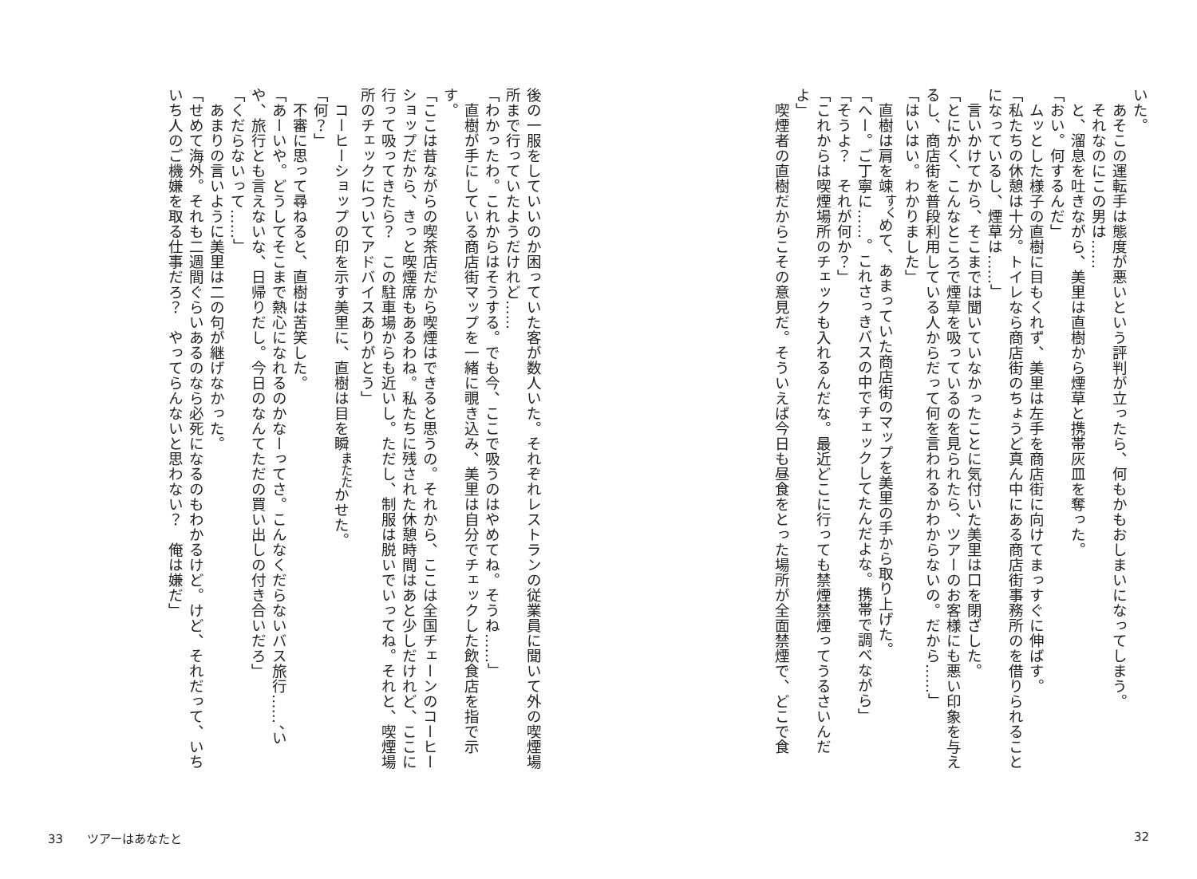いた。
　あそこの運転手は態度が悪いという評判が立ったら、何もかもおしまいになってしまう。
　それなのにこの男は……
　と、溜息を吐きながら、美里は直樹から煙草と携帯灰皿を奪った。
「おい。何するんだ」
　ムッとした様子の直樹に目もくれず、美里は左手を商店街に向けてまっすぐに伸ばす。
「私たちの休憩は十分。トイレなら商店街のちょうど真ん中にある商店街事務所のを借りられることになっているし、煙草は……」
　言いかけてから、そこまでは聞いていなかったことに気付いた美里は口を閉ざした。
「とにかく、こんなところで煙草を吸っているのを見られたら、ツアーのお客様にも悪い印象を与えるし、商店街を普段利用している人からだって何を言われるかわからないの。だから……」
「はいはい。わかりました」
　直樹は肩を竦<sup>すく</sup>めて、あまっていた商店街のマップを美里の手から取り上げた。
「へー。ご丁寧に……。これさっきバスの中でチェックしてたんだよな。携帯で調べながら」
「そうよ？　それが何か？」
「これからは喫煙場所のチェックも入れるんだな。最近どこに行っても禁煙禁煙ってうるさいんだよ」
　喫煙者の直樹だからこその意見だ。そういえば今日も昼食をとった場所が全面禁煙で、どこで食
後の一服をしていいのか困っていた客が数人いた。それぞれレストランの従業員に聞いて外の喫煙場所まで行っていたようだけれど……
「わかったわ。これからはそうする。でも今、ここで吸うのはやめてね。そうね……」
　直樹が手にしている商店街マップを一緒に覗き込み、美里は自分でチェックした飲食店を指で示す。
「ここは昔ながらの喫茶店だから喫煙はできると思うの。それから、ここは全国チェーンのコーヒーショップだから、きっと喫煙席もあるわね。私たちに残された休憩時間はあと少しだけれど、ここに行って吸ってきたら？　この駐車場からも近いし。ただし、制服は脱いでいってね。それと、喫煙場所のチェックについてアドバイスありがとう」
　コーヒーショップの印を示す美里に、直樹は目を瞬<sup>またた</sup>かせた。
「何？」
　不審に思って尋ねると、直樹は苦笑した。
「あーいや。どうしてそこまで熱心になれるのかなーってさ。こんなくだらないバス旅行……、いや、旅行とも言えないな、日帰りだし。今日のなんてただの買い出しの付き合いだろ」
「くだらないって……」
　あまりの言いように美里は二の句が継げなかった。
「せめて海外。それも二週間ぐらいあるのなら必死になるのもわかるけど。けど、それだって、いちいち人のご機嫌を取る仕事だろ？　やってらんないと思わない？　俺は嫌だ」
33　　ツアーはあなたと 32